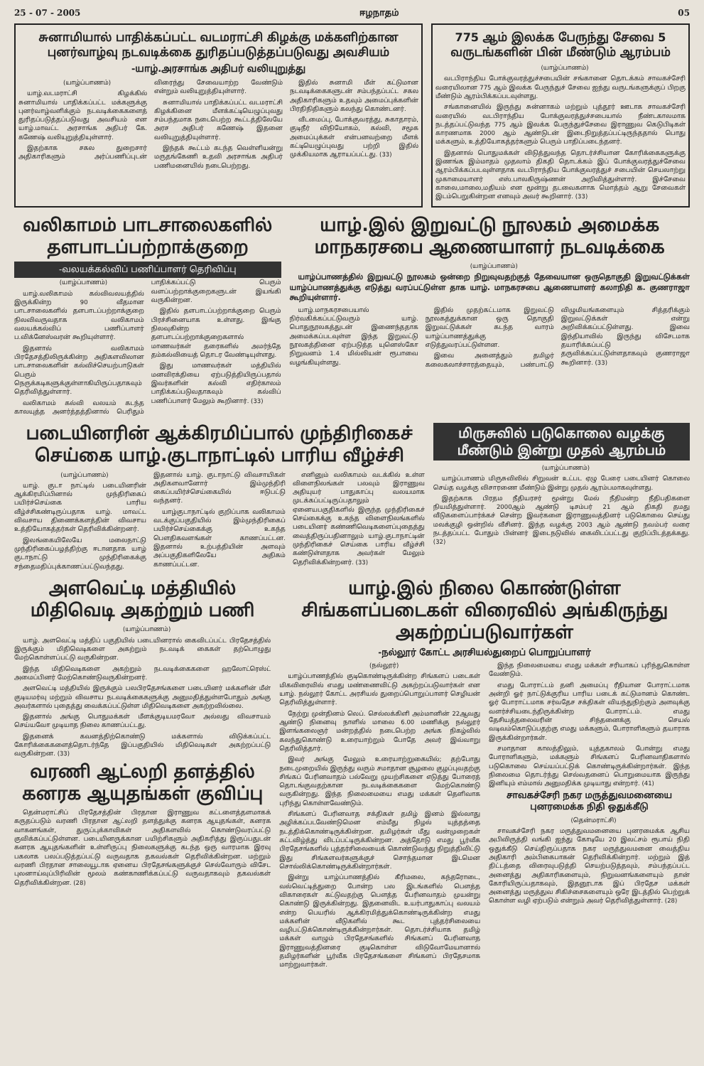25 - 07 - 2005 ஈழநாதம் 05
சுனாமியால் பாதிக்கப்பட்ட வடமராட்சி கிழக்கு மக்களிற்கான புனர்வாழ்வு நடவடிக்கை துரிதப்படுத்தப்படுவது அவசியம்
-யாழ்.அரசாங்க அதிபர் வலியுறுத்து
(யாழ்ப்பாணம்)
யாழ்.வடமராட்சி கிழக்கில் சுனாமியால் பாதிக்கப்பட்ட மக்களுக்கு புனர்வாழ்வளிக்கும் நடவடிக்கைகளைத் துரிதப்படுத்தப்படுவது அவசியம் என யாழ்.மாவட்ட அரசாங்க அதிபர் கே. கணேஷ் வலியுறுத்தியுள்ளார்.
இதற்காக சகல துறைசார் அதிகாரிகளும் அர்ப்பணிப்புடன் விரைந்து சேவையாற்ற வேண்டும் என்றும் வலியுறுத்தியுள்ளார்.
சுனாமியால் பாதிக்கப்பட்ட வடமராட்சி கிழக்கினை மீளக்கட்டியெழுப்புவது சம்பந்தமாக நடைபெற்ற கூட்டத்திலேயே அரச அதிபர் கணேஷ் இதனை வலியுறுத்தியுள்ளார்.
இந்தக் கூட்டம் கடந்த வெள்ளியன்று மருதங்கேணி உதவி அரசாங்க அதிபர் பணிமனையில் நடைபெற்றது.
இதில் சுனாமி மீள் கட்டுமான நடவடிக்கைகளுடன் சம்பந்தப்பட்ட சகல அதிகாரிகளும் உதவும் அமைப்புக்களின் பிரதிநிதிகளும் கலந்து கொண்டனர்.
வீடமைப்பு, போக்குவரத்து, சுகாதாரம், குடிநீர் விநியோகம், கல்வி, சமூக அமைப்புக்கள் என்பனவற்றை மீளக் கட்டியெழுப்புவது பற்றி இதில் முக்கியமாக ஆராயப்பட்டது. (33)
775 ஆம் இலக்க பேருந்து சேவை 5 வருடங்களின் பின் மீண்டும் ஆரம்பம்
(யாழ்ப்பாணம்)
வடபிராந்திய போக்குவரத்துச்சபையின் சங்கானை தொடக்கம் சாவகச்சேரி வரையிலான 775 ஆம் இலக்க பேருந்துச் சேவை ஐந்து வருடங்களுக்குப் பிறகு மீண்டும் ஆரம்பிக்கப்படவுள்ளது.
சங்கானையில் இருந்து சுன்னாகம் மற்றும் புத்தூர் ஊடாக சாவகச்சேரி வரையில் வடபிராந்திய போக்குவரத்துச்சபையால் நீண்டகாலமாக நடத்தப்பட்டுவந்த 775 ஆம் இலக்க பேருந்துச்சேவை இராணுவ கெடுபிடிகள் காரணமாக 2000 ஆம் ஆண்டுடன் இடைநிறுத்தப்பட்டிருந்ததால் பொது மக்களும், உத்தியோகத்தர்களும் பெரும் பாதிப்படைந்தனர்.
இதனால் பொதுமக்கள் விடுத்துவந்த தொடர்ச்சியான கோரிக்கைகளுக்கு இணங்க இம்மாதம் முதலாம் திகதி தொடக்கம் இப் போக்குவரத்துச்சேவை ஆரம்பிக்கப்படவுள்ளதாக வடபிராந்திய போக்குவரத்துச் சபையின் செயலாற்று முகாமையாளர் எஸ்.பாலகிருஷ்ணன் அறிவித்துள்ளார். இச்சேவை காலை,மாலை,மதியம் என மூன்று தடவைகளாக மொத்தம் ஆறு சேவைகள் இடம்பெறுகின்றன எனவும் அவர் கூறினார். (33)
வலிகாமம் பாடசாலைகளில் தளபாடப்பற்றாக்குறை
-வலயக்கல்விப் பணிப்பாளர் தெரிவிப்பு
(யாழ்ப்பாணம்)
யாழ்.வலிகாமம் கல்விவலயத்தில் இருக்கின்ற 90 வீதமான பாடசாலைகளில் தளபாடப்பற்றாக்குறை நிலவிவருவதாக வலிகாமம் வலயக்கல்விப் பணிப்பாளர் ப.விக்னேஸ்வரன் கூறியுள்ளார்.
இதனால் வலிகாமம் பிரதேசத்திலிருக்கின்ற அதிகளவிலான பாடசாலைகளின் கல்விச்செயற்பாடுகள் பெரும் நெருக்கடிகளுக்குள்ளாகியிருப்பதாகவும் தெரிவித்துள்ளார்.
வலிகாமம் கல்வி வலயம் கடந்த காலயுத்த அனர்த்தத்தினால் பெரிதும் பாதிக்கப்பட்டு பெரும் வளப்பற்றாக்குறைகளுடன் இயங்கி வருகின்றன.
இதில் தளபாடப்பற்றாக்குறை பெரும் பிரச்சினையாக உள்ளது. இங்கு நிலவுகின்ற தளபாடப்பற்றாக்குறைகளால் மாணவர்கள் தரைகளில் அமர்ந்தே தம்கல்வியைத் தொடர வேண்டியுள்ளது.
இது மாணவர்கள் மத்தியில் மனவிரக்தியை ஏற்படுத்தியிருப்பதால் இவர்களின் கல்வி எதிர்காலம் பாதிக்கப்படுவதாகவும் கல்விப் பணிப்பாளர் மேலும் கூறினார். (33)
யாழ்.இல் இறுவட்டு நூலகம் அமைக்க மாநகரசபை ஆணையாளர் நடவடிக்கை
(யாழ்ப்பாணம்)
யாழ்ப்பாணத்தில் இறுவட்டு நூலகம் ஒன்றை நிறுவுவதற்குத் தேவையான ஒருதொகுதி இறுவட்டுக்கள் யாழ்ப்பாணத்துக்கு எடுத்து வரப்பட்டுள்ள தாக யாழ். மாநகரசபை ஆணையாளர் கலாநிதி க. குணராஜா கூறியுள்ளார்.
யாழ்.மாநகரசபையால் நிர்வகிக்கப்பட்டுவரும் யாழ். பொதுநூலகத்துடன் இணைந்ததாக அமைக்கப்படவுள்ள இந்த இறுவட்டு நூலகத்தினை ஏற்படுத்த யுனெஸ்கோ நிறுவனம் 1.4 மில்லியன் ரூபாவை வழங்கியுள்ளது.
இதில் முதற்கட்டமாக இறுவட்டு நூலகத்துக்கான ஒரு தொகுதி இறுவட்டுக்கள் கடந்த வாரம் யாழ்ப்பாணத்துக்கு எடுத்துவரப்பட்டுள்ளன.
இவை அனைத்தும் தமிழர் கலைகலாச்சாரத்தையும், பண்பாட்டு விழுமியங்களையும் சித்தரிக்கும் இறுவட்டுக்கள் என்று அறிவிக்கப்பட்டுள்ளது. இவை இந்தியாவில் இருந்து விசேடமாக தயாரிக்கப்பட்டு தருவிக்கப்பட்டுள்ளதாகவும் குணராஜா கூறினார். (33)
படையினரின் ஆக்கிரமிப்பால் முந்திரிகைச் செய்கை யாழ்.குடாநாட்டில் பாரிய வீழ்ச்சி
(யாழ்ப்பாணம்)
யாழ். குடா நாட்டில் படையினரின் ஆக்கிரமிப்பினால் முந்திரிகைப் பயிர்ச்செய்கை பாரிய வீழ்ச்சிகண்டிருப்பதாக யாழ். மாவட்ட விவசாய திணைக்களத்தின் விவசாய உத்தியோகத்தர்கள் தெரிவிக்கின்றனர்.
இலங்கையிலேயே மலைநாட்டு முந்திரிகைப்பழத்திற்கு ஈடானதாக யாழ் குடாநாட்டு முந்திரிகைக்கு சந்தைமதிப்புக்காணப்பட்டுவந்தது. இதனால் யாழ். குடாநாட்டு விவசாயிகள் அதிகளவானோர் இம்முந்திரி கைப்பயிர்ச்செய்கையில் ஈடுபட்டு வந்தனர்.
யாழ்குடாநாட்டில் குறிப்பாக வலிகாமம் வடக்குப்பகுதியில் இம்முந்திரிகைப் பயிர்ச்செய்கைக்கு உகந்த பௌதிகவளங்கள் காணப்பட்டன. இதனால் உற்பத்தியின் அளவும் அப்பகுதிகளிலேயே அதிகம் காணப்பட்டன.
எனினும் வலிகாமம் வடக்கில் உள்ள விளைநிலங்கள் பலவும் இராணுவ அதியுயர் பாதுகாப்பு வலயமாக முடக்கப்பட்டிருப்பதாலும் ஏனையபகுதிகளில் இருந்த முந்திரிகைச் செய்கைக்கு உகந்த விளைநிலங்களில் படையினர் கண்ணிவெடிகளைப்புதைத்து வைத்திருப்பதினாலும் யாழ்.குடாநாட்டின் முந்திரிகைச் செய்கை பாரிய வீழ்ச்சி கண்டுள்ளதாக அவர்கள் மேலும் தெரிவிக்கின்றனர். (33)
மிருசுவில் படுகொலை வழக்கு மீண்டும் இன்று முதல் ஆரம்பம்
(யாழ்ப்பாணம்)
யாழ்ப்பாணம் மிருசுவிலில் சிறுவன் உட்பட ஏழு பேரை படையினர் கொலை செய்த வழக்கு விசாரணை மீண்டும் இன்று முதல் ஆரம்பமாகவுள்ளது.
இதற்காக பிரதம நீதியரசர் மூன்று மேல் நீதிமன்ற நீதிபதிகளை நியமித்துள்ளார். 2000ஆம் ஆண்டு டிசம்பர் 21 ஆம் திகதி தமது வீடுகளைப்பார்க்கச் சென்ற இவர்களை இராணுவத்தினர் படுகொலை செய்து மலக்குழி ஒன்றில் வீசினர். இந்த வழக்கு 2003 ஆம் ஆண்டு நவம்பர் வரை நடத்தப்பட்ட போதும் பின்னர் இடைநடுவில் கைவிடப்பட்டது குறிப்பிடத்தக்கது. (32)
அளவெட்டி மத்தியில் மிதிவெடி அகற்றும் பணி
(யாழ்ப்பாணம்)
யாழ். அளவெட்டி மத்திப் பகுதியில் படையினரால் கைவிடப்பட்ட பிரதேசத்தில் இருக்கும் மிதிவெடிகளை அகற்றும் நடவடிக் கைகள் தற்பொழுது மேற்கொள்ளப்பட்டு வருகின்றன.
இந்த மிதிவெடிகளை அகற்றும் நடவடிக்கைகளை ஹலோட்ரெஸ்ட் அமைப்பினர் மேற்கொண்டுவருகின்றனர்.
அளவெட்டி மத்தியில் இருக்கும் பலபிரதேசங்களை படையினர் மக்களின் மீள் குடியமர்வு மற்றும் விவசாய நடவடிக்கைகளுக்கு அனுமதித்துள்ளபோதும் அங்கு அவர்களால் புதைத்து வைக்கப்பட்டுள்ள மிதிவெடிகளை அகற்றவில்லை.
இதனால் அங்கு பொதுமக்கள் மீளக்குடியமரவோ அல்லது விவசாயம் செய்யவோ முடியாத நிலை காணப்பட்டது.
இதனைக் கவனத்திற்கொண்டு மக்களால் விடுக்கப்பட்ட கோரிக்கைகளைத்தொடர்ந்தே இப்பகுதியில் மிதிவெடிகள் அகற்றப்பட்டு வருகின்றன. (33)
வரணி ஆட்லறி தளத்தில் கனரக ஆயுதங்கள் குவிப்பு
தென்மராட்சிப் பிரதேசத்தின் பிரதான இராணுவ கட்டளைத்தளமாகக் கருதப்படும் வரணி பிரதான ஆட்லறி தளத்துக்கு கனரக ஆயுதங்கள், கனரக வாகனங்கள், துருப்புக்காவிகள் அதிகளவில் கொண்டுவரப்பட்டு குவிக்கப்பட்டுள்ளன. படையினருக்கான பயிற்சிகளும் அதிகரித்து இருப்பதுடன் கனரக ஆயுதங்களின் உள்ளிருப்பு நிலைகளுக்கு கடந்த ஒரு வாரமாக இரவு பகலாக பலப்படுத்தப்பட்டு வருவதாக தகவல்கள் தெரிவிக்கின்றன. மற்றும் வரணி பிரதான சாலையூடாக ஏனைய பிரதேசங்களுக்குச் செல்வோரும் விசேட புலனாய்வுப்பிரிவின் மூலம் கண்காணிக்கப்பட்டு வருவதாகவும் தகவல்கள் தெரிவிக்கின்றன. (28)
யாழ்.இல் நிலை கொண்டுள்ள சிங்களப்படைகள் விரைவில் அங்கிருந்து அகற்றப்படுவார்கள்
-நல்லூர் கோட்ட அரசியல்துறைப் பொறுப்பாளர்
(நல்லூர்)
யாழ்ப்பாணத்தில் குடிகொண்டிருக்கின்ற சிங்களப் படைகள் மிகவிரைவில் எமது மண்ணைவிட்டு அகற்றப்படுவார்கள் என யாழ். நல்லூர் கோட்ட அரசியல் துறைப்பொறுப்பாளர் செழியன் தெரிவித்துள்ளார்.
நேற்று முன்தினம் லெப். செல்லக்கிளி அம்மானின் 22ஆவது ஆண்டு நினைவு நாளில் மாலை 6.00 மணிக்கு நல்லூர் இளங்கலைஞர் மன்றத்தில் நடைபெற்ற அங்க நிகழ்வில் கலந்துகொண்டு உரையாற்றும் போதே அவர் இவ்வாறு தெரிவித்தார்.
இவர் அங்கு மேலும் உரையாற்றுகையில்; தற்போது நடைமுறையில் இருந்து வரும் சமாதான சூழலை குழப்புவதற்கு சிங்கப் பேரினவாதம் பல்வேறு முயற்சிகளை எடுத்து போரைத் தொடங்குவதற்கான நடவடிக்கைகளை மேற்கொண்டு வருகின்றது. இந்த நிலைமையை எமது மக்கள் தெளிவாக புரிந்து கொள்ளவேண்டும்.
சிங்களப் பேரினவாத சக்திகள் தமிழ் இனம் இல்லாது அழிக்கப்படவேண்டுமென எம்மீது நிழல் யுத்தத்தை நடத்திக்கொண்டிருக்கின்றன. தமிழர்கள் மீது வன்முறைகள் கட்டவிழ்த்து விடப்பட்டிருக்கின்றன. அத்தோடு எமது பூர்வீக பிரதேசங்களில் புத்தர்சிலையைக் கொண்டுவந்து நிறுத்திவிட்டு இது சிங்களவர்களுக்குச் சொந்தமான இடமென சொல்லிக்கொண்டிருக்கின்றார்கள்.
இன்று யாழ்ப்பாணத்தில் கீரிமலை, கந்தரோடை, வல்வெட்டித்துறை போன்ற பல இடங்களில் பௌத்த விகாரைகள் கட்டுவதற்கு பௌத்த பேரினவாதம் முயன்று கொண்டு இருக்கின்றது. இதனைவிட உயர்பாதுகாப்பு வலயம் என்ற பெயரில் ஆக்கிரமித்துக்கொண்டிருக்கின்ற எமது மக்களின் வீடுகளில் கூட புத்தர்சிலையை வழிபட்டுக்கொண்டிருக்கின்றார்கள். தொடர்ச்சியாக தமிழ் மக்கள் வாழும் பிரதேசங்களில் சிங்களப் பேரினவாத இராணுவத்தினரை குடிகொள்ள விடுவோமேயானால் தமிழர்களின் பூர்வீக பிரதேசங்களை சிங்களப் பிரதேசமாக மாற்றுவார்கள்.
இந்த நிலைமையை எமது மக்கள் சரியாகப் புரிந்துகொள்ள வேண்டும்.
எமது போராட்டம் தனி அமைப்பு ரீதியான போராட்டமாக அன்றி ஓர் நாட்டுக்குரிய பாரிய படைக் கட்டுமானம் கொண்ட ஓர் போராட்டமாக சர்வதேச சக்திகள் வியந்துநிற்கும் அளவுக்கு வளர்ச்சியடைந்திருக்கின்ற போராட்டம். எமது தேசியத்தலைவரின் சிந்தனைக்கு செயல் வடிவம்கொடுப்பதற்கு எமது மக்களும், போராளிகளும் தயாராக இருக்கின்றார்கள்.
சமாதான காலத்திலும், யுத்தகாலம் போன்று எமது போராளிகளும், மக்களும் சிங்களப் பேரினவாதிகளால் படுகொலை செய்யப்பட்டுக் கொண்டிருக்கின்றார்கள். இந்த நிலைமை தொடர்ந்து செல்வதனைப் பொறுமையாக இருந்து இனியும் எம்மால் அனுமதிக்க முடியாது என்றார். (41)
சாவகச்சேரி நகர மருத்துவமனையை புனரமைக்க நிதி ஒதுக்கீடு
(தென்மராட்சி)
சாவகச்சேரி நகர மருத்துவமனையை புனரமைக்க ஆசிய அபிவிருத்தி வங்கி ஐந்து கோடியே 20 இலட்சம் ரூபாய் நிதி ஒதுக்கீடு செய்திருப்பதாக நகர மருத்துவமனை வைத்திய அதிகாரி அம்பிகைபாகன் தெரிவிக்கின்றார். மற்றும் இத் திட்டத்தை விரைவுபடுத்தி செயற்படுத்தவும், சம்பந்தப்பட்ட அனைத்து அதிகாரிகளையும், நிறுவனங்களையும் தான் கோரியிருப்பதாகவும், இதனூடாக இப் பிரதேச மக்கள் அனைத்து மருத்துவ சிகிச்சைகளையும் ஒரே இடத்தில் பெற்றுக் கொள்ள வழி ஏற்படும் என்றும் அவர் தெரிவித்துள்ளார். (28)